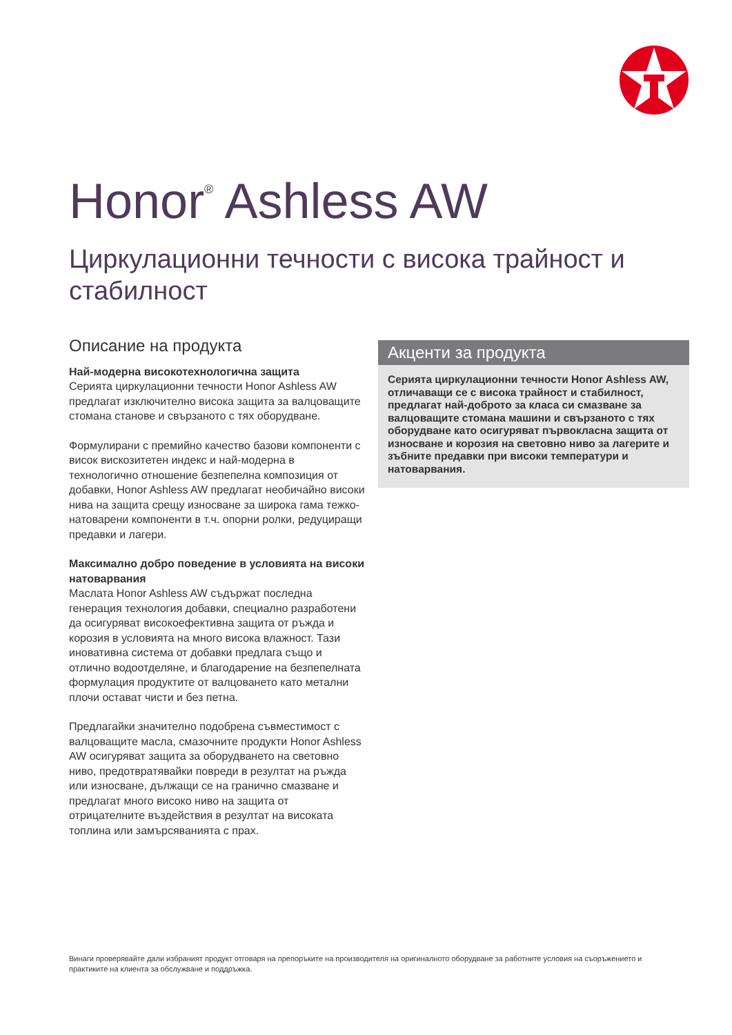Honor<sup>®</sup> Ashless AW
Циркулационни течности с висока трайност и стабилност
Описание на продукта
Най-модерна високотехнологична защита
Серията циркулационни течности Honor Ashless AW предлагат изключително висока защита за валцоващите стомана станове и свързаното с тях оборудване.
Формулирани с премийно качество базови компоненти с висок вискозитетен индекс и най-модерна в технологично отношение безпепелна композиция от добавки, Honor Ashless AW предлагат необичайно високи нива на защита срещу износване за широка гама тежко-натоварени компоненти в т.ч. опорни ролки, редуциращи предавки и лагери.
Максимално добро поведение в условията на високи натоварвания
Маслата Honor Ashless AW съдържат последна генерация технология добавки, специално разработени да осигуряват високоефективна защита от ръжда и корозия в условията на много висока влажност. Тази иновативна система от добавки предлага също и отлично водоотделяне, и благодарение на безпепелната формулация продуктите от валцоването като метални плочи остават чисти и без петна.
Предлагайки значително подобрена съвместимост с валцоващите масла, смазочните продукти Honor Ashless AW осигуряват защита за оборудването на световно ниво, предотвратявайки повреди в резултат на ръжда или износване, дължащи се на гранично смазване и предлагат много високо ниво на защита от отрицателните въздействия в резултат на високата топлина или замърсяванията с прах.
Акценти за продукта
Серията циркулационни течности Honor Ashless AW, отличаващи се с висока трайност и стабилност, предлагат най-доброто за класа си смазване за валцоващите стомана машини и свързаното с тях оборудване като осигуряват първокласна защита от износване и корозия на световно ниво за лагерите и зъбните предавки при високи температури и натоварвания.
Винаги проверявайте дали избраният продукт отговаря на препоръките на производителя на оригиналното оборудване за работните условия на съоръжението и практиките на клиента за обслужване и поддръжка.